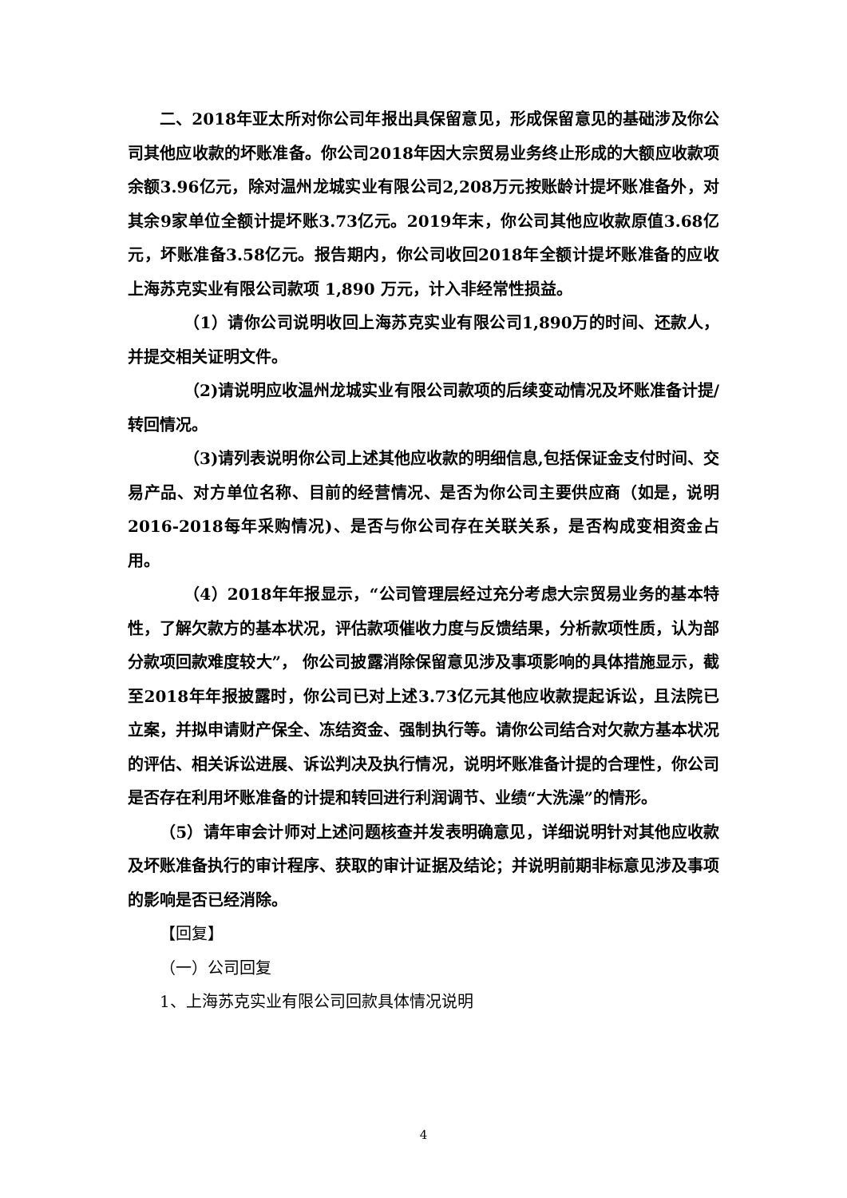二、2018年亚太所对你公司年报出具保留意见，形成保留意见的基础涉及你公司其他应收款的坏账准备。你公司2018年因大宗贸易业务终止形成的大额应收款项余额3.96亿元，除对温州龙城实业有限公司2,208万元按账龄计提坏账准备外，对其余9家单位全额计提坏账3.73亿元。2019年末，你公司其他应收款原值3.68亿元，坏账准备3.58亿元。报告期内，你公司收回2018年全额计提坏账准备的应收上海苏克实业有限公司款项 1,890 万元，计入非经常性损益。
（1）请你公司说明收回上海苏克实业有限公司1,890万的时间、还款人，并提交相关证明文件。
（2)请说明应收温州龙城实业有限公司款项的后续变动情况及坏账准备计提/转回情况。
（3)请列表说明你公司上述其他应收款的明细信息,包括保证金支付时间、交易产品、对方单位名称、目前的经营情况、是否为你公司主要供应商（如是，说明2016-2018每年采购情况)、是否与你公司存在关联关系，是否构成变相资金占用。
（4）2018年年报显示，“公司管理层经过充分考虑大宗贸易业务的基本特性，了解欠款方的基本状况，评估款项催收力度与反馈结果，分析款项性质，认为部分款项回款难度较大”， 你公司披露消除保留意见涉及事项影响的具体措施显示，截至2018年年报披露时，你公司已对上述3.73亿元其他应收款提起诉讼，且法院已立案，并拟申请财产保全、冻结资金、强制执行等。请你公司结合对欠款方基本状况的评估、相关诉讼进展、诉讼判决及执行情况，说明坏账准备计提的合理性，你公司是否存在利用坏账准备的计提和转回进行利润调节、业绩“大洗澡”的情形。
（5）请年审会计师对上述问题核查并发表明确意见，详细说明针对其他应收款及坏账准备执行的审计程序、获取的审计证据及结论；并说明前期非标意见涉及事项的影响是否已经消除。
【回复】
（一）公司回复
1、上海苏克实业有限公司回款具体情况说明
4